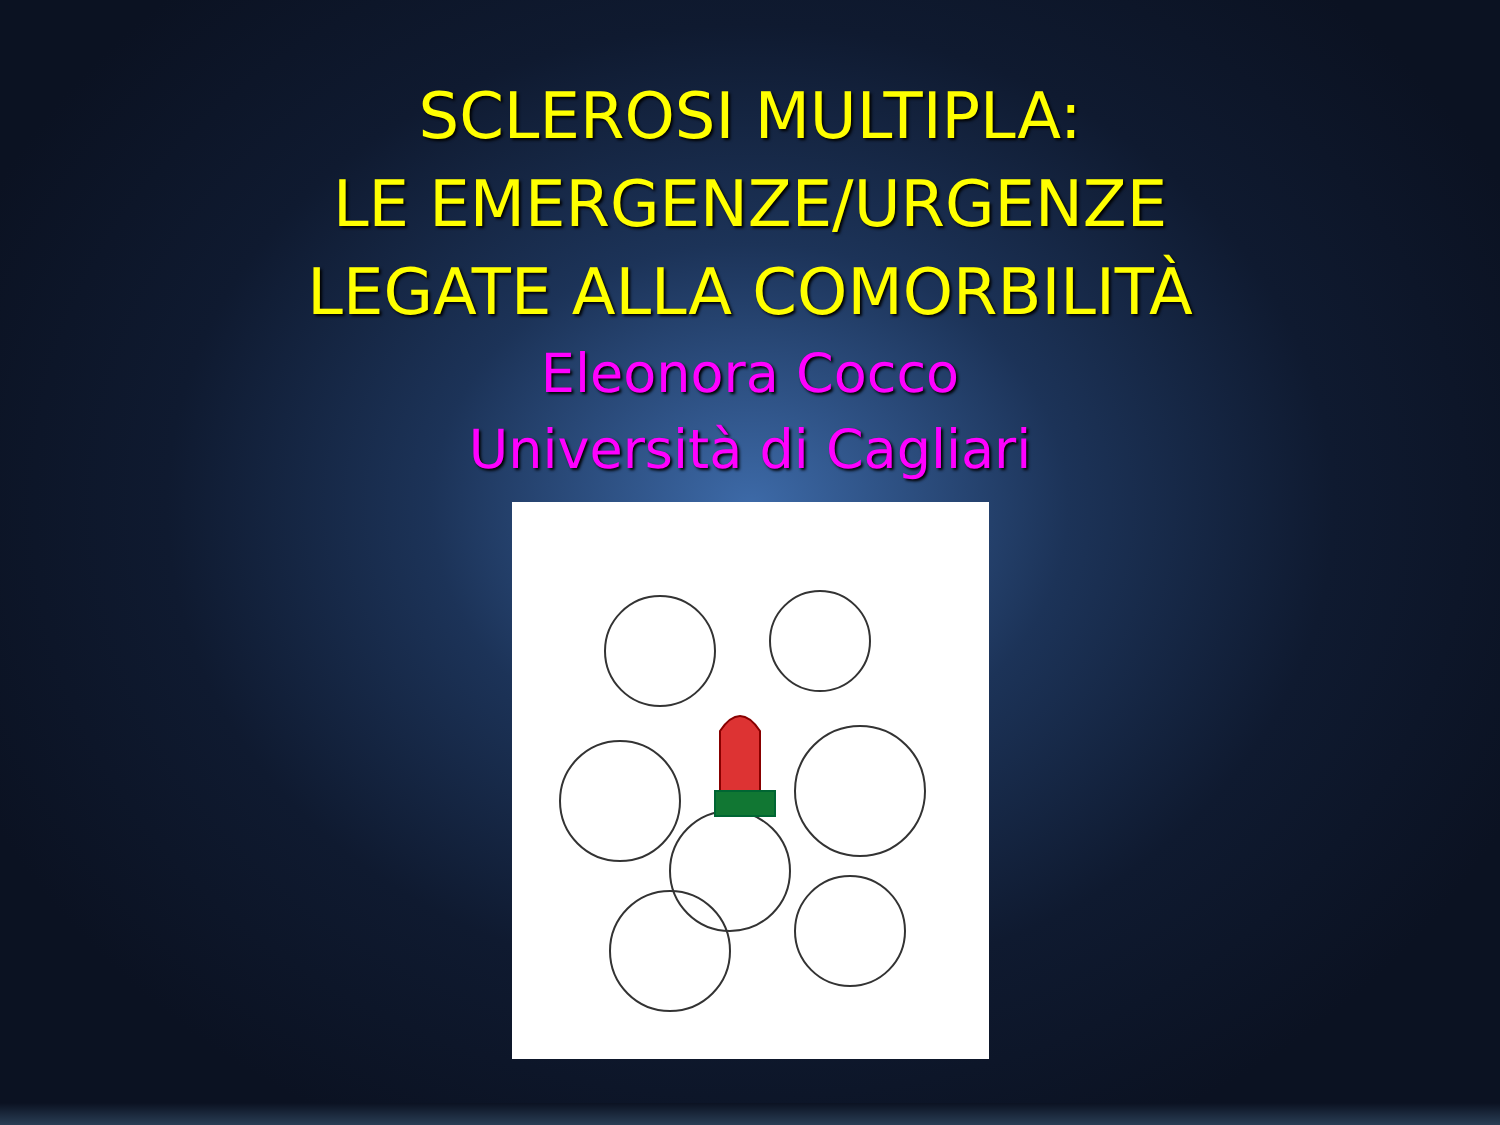SCLEROSI MULTIPLA:
LE EMERGENZE/URGENZE
LEGATE ALLA COMORBILITÀ
Eleonora Cocco
Università di Cagliari